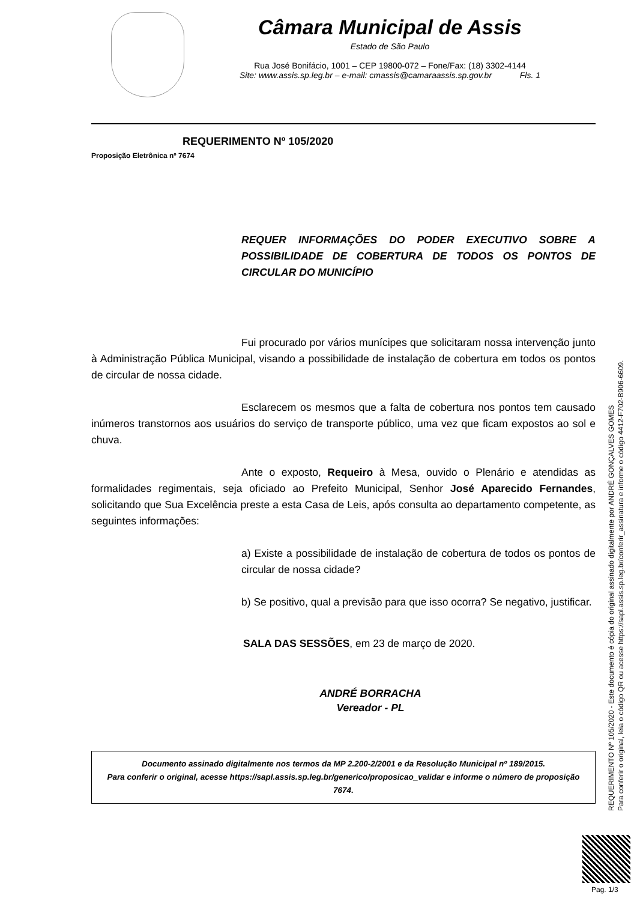Câmara Municipal de Assis
Estado de São Paulo
Rua José Bonifácio, 1001 – CEP 19800-072 – Fone/Fax: (18) 3302-4144
Site: www.assis.sp.leg.br – e-mail: cmassis@camaraassis.sp.gov.br Fls. 1
REQUERIMENTO Nº 105/2020
Proposição Eletrônica nº 7674
REQUER INFORMAÇÕES DO PODER EXECUTIVO SOBRE A POSSIBILIDADE DE COBERTURA DE TODOS OS PONTOS DE CIRCULAR DO MUNICÍPIO
Fui procurado por vários munícipes que solicitaram nossa intervenção junto à Administração Pública Municipal, visando a possibilidade de instalação de cobertura em todos os pontos de circular de nossa cidade.
Esclarecem os mesmos que a falta de cobertura nos pontos tem causado inúmeros transtornos aos usuários do serviço de transporte público, uma vez que ficam expostos ao sol e chuva.
Ante o exposto, Requeiro à Mesa, ouvido o Plenário e atendidas as formalidades regimentais, seja oficiado ao Prefeito Municipal, Senhor José Aparecido Fernandes, solicitando que Sua Excelência preste a esta Casa de Leis, após consulta ao departamento competente, as seguintes informações:
a) Existe a possibilidade de instalação de cobertura de todos os pontos de circular de nossa cidade?
b) Se positivo, qual a previsão para que isso ocorra? Se negativo, justificar.
SALA DAS SESSÕES, em 23 de março de 2020.
ANDRÉ BORRACHA
Vereador - PL
Documento assinado digitalmente nos termos da MP 2.200-2/2001 e da Resolução Municipal nº 189/2015.
Para conferir o original, acesse https://sapl.assis.sp.leg.br/generico/proposicao_validar e informe o número de proposição 7674.
REQUERIMENTO Nº 105/2020 - Este documento é cópia do original assinado digitalmente por ANDRÉ GONÇALVES GOMES
Para conferir o original, leia o código QR ou acesse https://sapl.assis.sp.leg.br/conferir_assinatura e informe o código 4412-F702-B906-6609.
Pag. 1/3